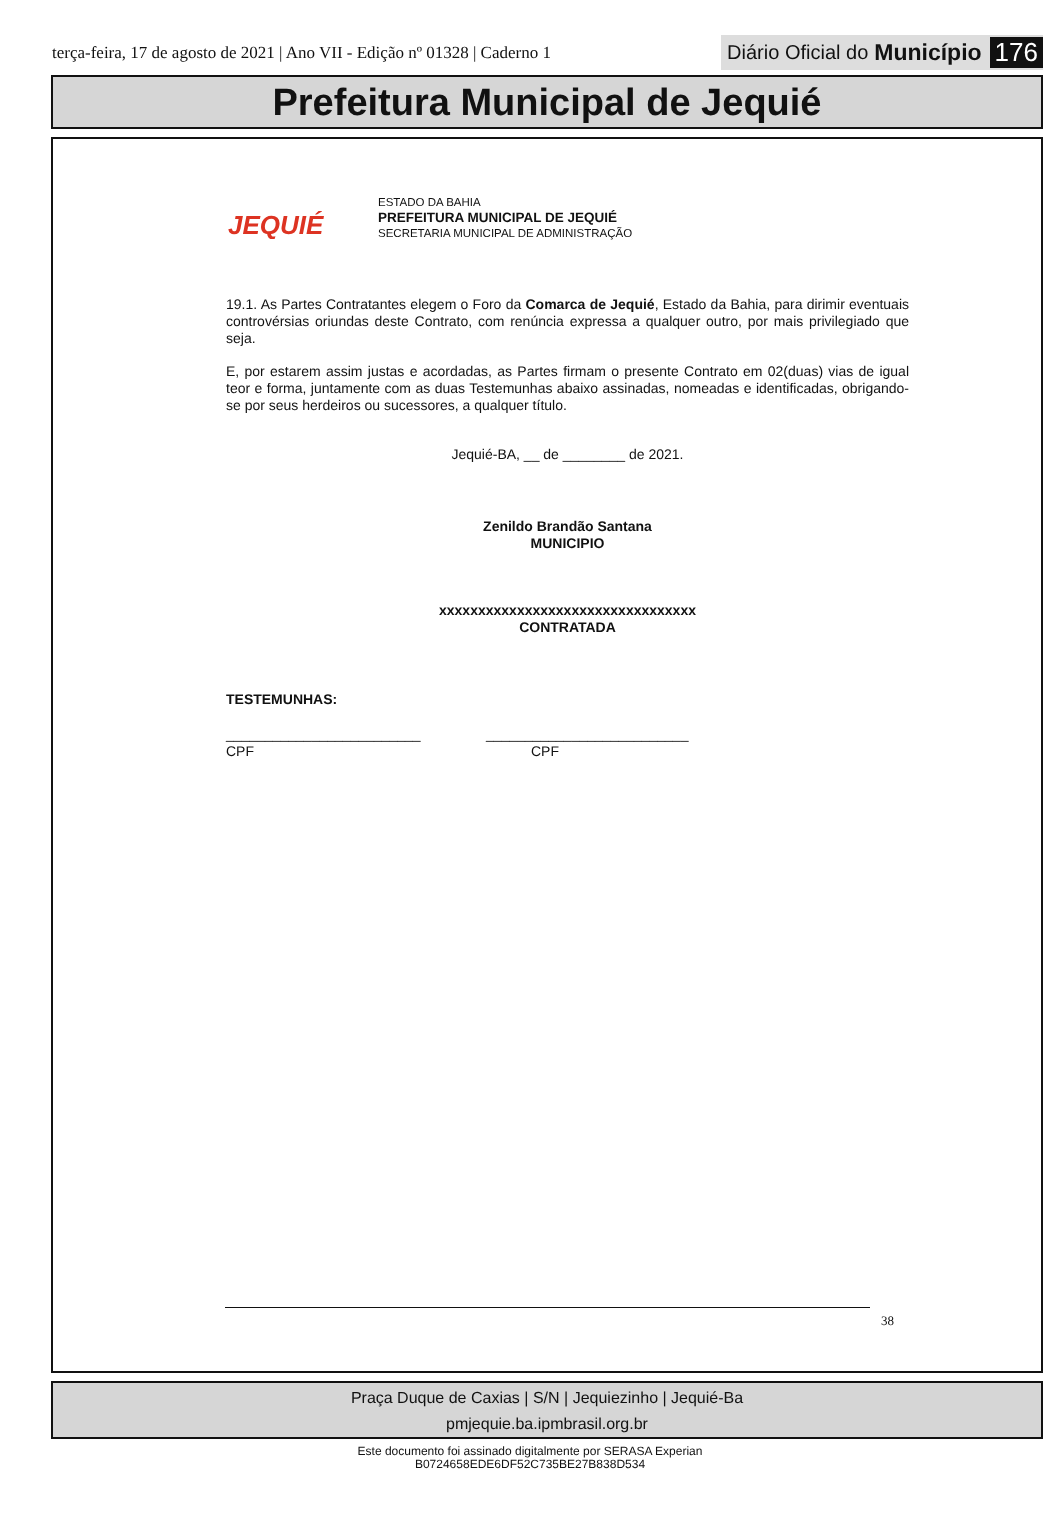terça-feira, 17 de agosto de 2021 | Ano VII - Edição nº 01328 | Caderno 1
Diário Oficial do Município 176
Prefeitura Municipal de Jequié
JEQUIÉ
ESTADO DA BAHIA
PREFEITURA MUNICIPAL DE JEQUIÉ
SECRETARIA MUNICIPAL DE ADMINISTRAÇÃO
19.1. As Partes Contratantes elegem o Foro da Comarca de Jequié, Estado da Bahia, para dirimir eventuais controvérsias oriundas deste Contrato, com renúncia expressa a qualquer outro, por mais privilegiado que seja.
E, por estarem assim justas e acordadas, as Partes firmam o presente Contrato em 02(duas) vias de igual teor e forma, juntamente com as duas Testemunhas abaixo assinadas, nomeadas e identificadas, obrigando-se por seus herdeiros ou sucessores, a qualquer título.
Jequié-BA, __ de ________ de 2021.
Zenildo Brandão Santana
MUNICIPIO
xxxxxxxxxxxxxxxxxxxxxxxxxxxxxxxxx
CONTRATADA
TESTEMUNHAS:
_________________________
CPF
__________________________
CPF
38
Praça Duque de Caxias | S/N | Jequiezinho | Jequié-Ba
pmjequie.ba.ipmbrasil.org.br
Este documento foi assinado digitalmente por SERASA Experian
B0724658EDE6DF52C735BE27B838D534